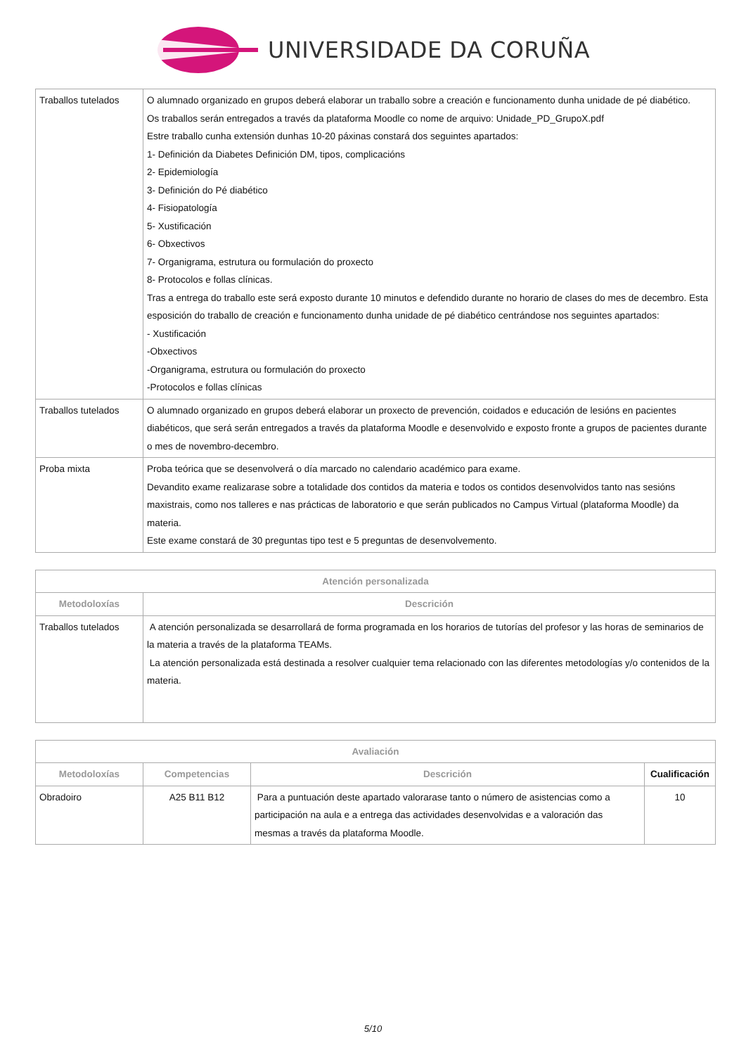UNIVERSIDADE DA CORUÑA
| Traballos tutelados | O alumnado organizado en grupos deberá elaborar un traballo sobre a creación e funcionamento dunha unidade de pé diabético. Os traballos serán entregados a través da plataforma Moodle co nome de arquivo: Unidade_PD_GrupoX.pdf Estre traballo cunha extensión dunhas 10-20 páxinas constará dos seguintes apartados: 1- Definición da Diabetes Definición DM, tipos, complicacións 2- Epidemiología 3- Definición do Pé diabético 4- Fisiopatología 5- Xustificación 6- Obxectivos 7- Organigrama, estrutura ou formulación do proxecto 8- Protocolos e follas clínicas. Tras a entrega do traballo este será exposto durante 10 minutos e defendido durante no horario de clases do mes de decembro. Esta esposición do traballo de creación e funcionamento dunha unidade de pé diabético centrándose nos seguintes apartados: - Xustificación -Obxectivos -Organigrama, estrutura ou formulación do proxecto -Protocolos e follas clínicas |
| Traballos tutelados | O alumnado organizado en grupos deberá elaborar un proxecto de prevención, coidados e educación de lesións en pacientes diabéticos, que será serán entregados a través da plataforma Moodle e desenvolvido e exposto fronte a grupos de pacientes durante o mes de novembro-decembro. |
| Proba mixta | Proba teórica que se desenvolverá o día marcado no calendario académico para exame. Devandito exame realizarase sobre a totalidade dos contidos da materia e todos os contidos desenvolvidos tanto nas sesións maxistrais, como nos talleres e nas prácticas de laboratorio e que serán publicados no Campus Virtual (plataforma Moodle) da materia. Este exame constará de 30 preguntas tipo test e 5 preguntas de desenvolvemento. |
| Atención personalizada | |
| --- | --- |
| Metodoloxías | Descrición |
| Traballos tutelados | A atención personalizada se desarrollará de forma programada en los horarios de tutorías del profesor y las horas de seminarios de la materia a través de la plataforma TEAMs. La atención personalizada está destinada a resolver cualquier tema relacionado con las diferentes metodologías y/o contenidos de la materia. |
| Avaliación | | | |
| --- | --- | --- | --- |
| Metodoloxías | Competencias | Descrición | Cualificación |
| Obradoiro | A25 B11 B12 | Para a puntuación deste apartado valorarase tanto o número de asistencias como a participación na aula e a entrega das actividades desenvolvidas e a valoración das mesmas a través da plataforma Moodle. | 10 |
5/10